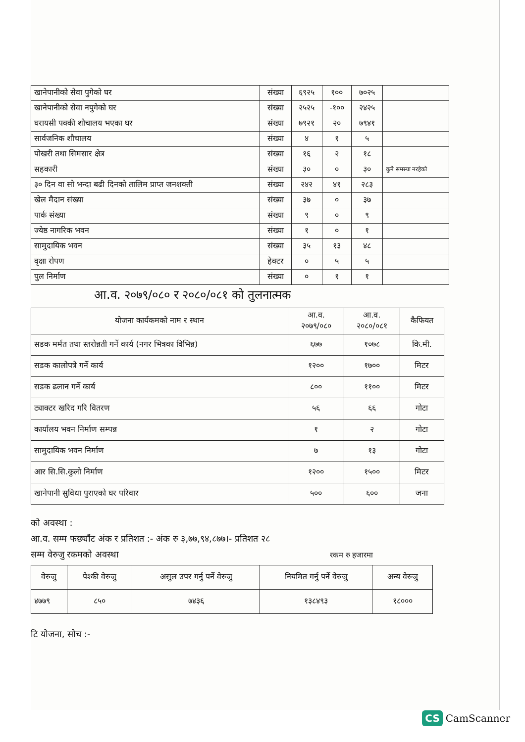| खानेपानीको सेवा पुगेको घर | संख्या | ६९२५ | १०० | ७०२५ | |
| खानेपानीको सेवा नपुगेको घर | संख्या | २५२५ | -१०० | २४२५ | |
| घरायसी पक्की शौचालय भएका घर | संख्या | ७९२१ | २० | ७९४१ | |
| सार्वजनिक शौचालय | संख्या | ४ | १ | ५ | |
| पोखरी तथा सिमसार क्षेत्र | संख्या | १६ | २ | १८ | |
| सहकारी | संख्या | ३० | ० | ३० | कुनै समस्या नरहेको |
| ३० दिन वा सो भन्दा बढी दिनको तालिम प्राप्त जनशक्ती | संख्या | २४२ | ४१ | २८३ | |
| खेल मैदान संख्या | संख्या | ३७ | ० | ३७ | |
| पार्क संख्या | संख्या | ९ | ० | ९ | |
| ज्येष्ठ नागरिक भवन | संख्या | १ | ० | १ | |
| सामुदायिक भवन | संख्या | ३५ | १३ | ४८ | |
| वृक्षा रोपण | हेक्टर | ० | ५ | ५ | |
| पुल निर्माण | संख्या | ० | १ | १ | |
आ.व. २०७९/०८० र २०८०/०८१ को तुलनात्मक
| योजना कार्यकमको नाम र स्थान | आ.व. २०७९/०८० | आ.व. २०८०/०८१ | कैफियत |
| सडक मर्मत तथा स्तरोन्नती गर्ने कार्य (नगर भित्रका विभिन्न) | ६७७ | १०७८ | कि.मी. |
| सडक कालोपत्रे गर्ने कार्य | १२०० | १७०० | मिटर |
| सडक ढलान गर्ने कार्य | ८०० | ११०० | मिटर |
| ट्याक्टर खरिद गरि वितरण | ५६ | ६६ | गोटा |
| कार्यालय भवन निर्माण सम्पन्न | १ | २ | गोटा |
| सामुदायिक भवन निर्माण | ७ | १३ | गोटा |
| आर सि.सि.कुलो निर्माण | १२०० | १५०० | मिटर |
| खानेपानी सुविधा पुराएको घर परिवार | ५०० | ६०० | जना |
को अवस्था :
आ.व. सम्म फर्छ्यौट अंक र प्रतिशत :- अंक रु ३,७७,९४,८७७।- प्रतिशत २८
सम्म वेरुजु रकमको अवस्था रकम रु हजारमा
| वेरुजु | पेश्की वेरुजु | असुल उपर गर्नु पर्ने वेरुजु | नियमित गर्नु पर्ने वेरुजु | अन्य वेरुजु |
| --- | --- | --- | --- | --- |
| ४७७९ | ८५० | ७४३६ | १३८४९३ | १८००० |
टि योजना, सोच :-
CS CamScanner